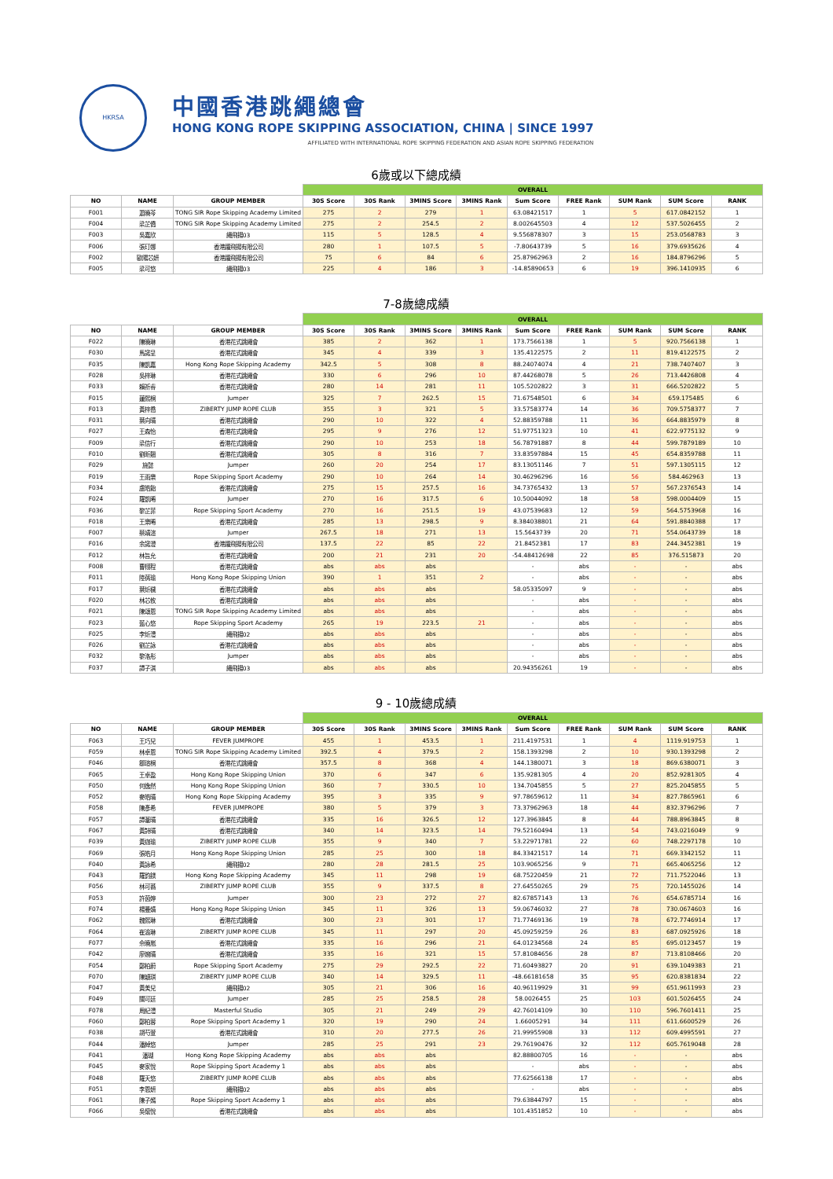HKRSA
中國香港跳繩總會
HONG KONG ROPE SKIPPING ASSOCIATION, CHINA | SINCE 1997
AFFILIATED WITH INTERNATIONAL ROPE SKIPPING FEDERATION AND ASIAN ROPE SKIPPING FEDERATION
6歲或以下總成績
| | | | OVERALL | | | | | | | | |
| --- | --- | --- | --- | --- | --- | --- | --- | --- | --- | --- | --- |
| NO | NAME | GROUP MEMBER | 30S Score | 30S Rank | 3MINS Score | 3MINS Rank | Sum Score | FREE Rank | SUM Rank | SUM Score | RANK |
| F001 | 蕭曉芩 | TONG SIR Rope Skipping Academy Limited | 275 | 2 | 279 | 1 | 63.08421517 | 1 | 5 | 617.0842152 | 1 |
| F004 | 梁芷僑 | TONG SIR Rope Skipping Academy Limited | 275 | 2 | 254.5 | 2 | 8.002645503 | 4 | 12 | 537.5026455 | 2 |
| F003 | 吳嘉欣 | 繩飛揚03 | 115 | 5 | 128.5 | 4 | 9.556878307 | 3 | 15 | 253.0568783 | 3 |
| F006 | 張玎娜 | 香港躍飛揚有限公司 | 280 | 1 | 107.5 | 5 | -7.80643739 | 5 | 16 | 379.6935626 | 4 |
| F002 | 歐陽芯妍 | 香港躍飛揚有限公司 | 75 | 6 | 84 | 6 | 25.87962963 | 2 | 16 | 184.8796296 | 5 |
| F005 | 梁可悠 | 繩飛揚03 | 225 | 4 | 186 | 3 | -14.85890653 | 6 | 19 | 396.1410935 | 6 |
7-8歲總成績
| | | | OVERALL | | | | | | | | |
| --- | --- | --- | --- | --- | --- | --- | --- | --- | --- | --- | --- |
| NO | NAME | GROUP MEMBER | 30S Score | 30S Rank | 3MINS Score | 3MINS Rank | Sum Score | FREE Rank | SUM Rank | SUM Score | RANK |
| F022 | 陳曉琳 | 香港花式跳繩會 | 385 | 2 | 362 | 1 | 173.7566138 | 1 | 5 | 920.7566138 | 1 |
| F030 | 馬諾呈 | 香港花式跳繩會 | 345 | 4 | 339 | 3 | 135.4122575 | 2 | 11 | 819.4122575 | 2 |
| F035 | 陳凱嘉 | Hong Kong Rope Skipping Academy | 342.5 | 5 | 308 | 8 | 88.24074074 | 4 | 21 | 738.7407407 | 3 |
| F028 | 吳梓琳 | 香港花式跳繩會 | 330 | 6 | 296 | 10 | 87.44268078 | 5 | 26 | 713.4426808 | 4 |
| F033 | 賴祈睿 | 香港花式跳繩會 | 280 | 14 | 281 | 11 | 105.5202822 | 3 | 31 | 666.5202822 | 5 |
| F015 | 蓮熙桐 | Jumper | 325 | 7 | 262.5 | 15 | 71.67548501 | 6 | 34 | 659.175485 | 6 |
| F013 | 黃梓喬 | ZIBERTY JUMP ROPE CLUB | 355 | 3 | 321 | 5 | 33.57583774 | 14 | 36 | 709.5758377 | 7 |
| F031 | 葉向晴 | 香港花式跳繩會 | 290 | 10 | 322 | 4 | 52.88359788 | 11 | 36 | 664.8835979 | 8 |
| F027 | 王森怡 | 香港花式跳繩會 | 295 | 9 | 276 | 12 | 51.97751323 | 10 | 41 | 622.9775132 | 9 |
| F009 | 梁信行 | 香港花式跳繩會 | 290 | 10 | 253 | 18 | 56.78791887 | 8 | 44 | 599.7879189 | 10 |
| F010 | 劉昕翹 | 香港花式跳繩會 | 305 | 8 | 316 | 7 | 33.83597884 | 15 | 45 | 654.8359788 | 11 |
| F029 | 施懿 | Jumper | 260 | 20 | 254 | 17 | 83.13051146 | 7 | 51 | 597.1305115 | 12 |
| F019 | 王雨樂 | Rope Skipping Sport Academy | 290 | 10 | 264 | 14 | 30.46296296 | 16 | 56 | 584.462963 | 13 |
| F034 | 盧皓飴 | 香港花式跳繩會 | 275 | 15 | 257.5 | 16 | 34.73765432 | 13 | 57 | 567.2376543 | 14 |
| F024 | 羅凱晞 | Jumper | 270 | 16 | 317.5 | 6 | 10.50044092 | 18 | 58 | 598.0004409 | 15 |
| F036 | 黎芷菲 | Rope Skipping Sport Academy | 270 | 16 | 251.5 | 19 | 43.07539683 | 12 | 59 | 564.5753968 | 16 |
| F018 | 王樂晞 | 香港花式跳繩會 | 285 | 13 | 298.5 | 9 | 8.384038801 | 21 | 64 | 591.8840388 | 17 |
| F007 | 蔡靖渲 | Jumper | 267.5 | 18 | 271 | 13 | 15.5643739 | 20 | 71 | 554.0643739 | 18 |
| F016 | 余諾澄 | 香港躍飛揚有限公司 | 137.5 | 22 | 85 | 22 | 21.8452381 | 17 | 83 | 244.3452381 | 19 |
| F012 | 林旨允 | 香港花式跳繩會 | 200 | 21 | 231 | 20 | -54.48412698 | 22 | 85 | 376.515873 | 20 |
| F008 | 曹栩程 | 香港花式跳繩會 | abs | abs | abs | | - | abs | - | - | abs |
| F011 | 陸蒨瑜 | Hong Kong Rope Skipping Union | 390 | 1 | 351 | 2 | - | abs | - | - | abs |
| F017 | 葉炘穢 | 香港花式跳繩會 | abs | abs | abs | | 58.05335097 | 9 | - | - | abs |
| F020 | 林芯攸 | 香港花式跳繩會 | abs | abs | abs | | - | abs | - | - | abs |
| F021 | 陳頌恩 | TONG SIR Rope Skipping Academy Limited | abs | abs | abs | | - | abs | - | - | abs |
| F023 | 藍心悠 | Rope Skipping Sport Academy | 265 | 19 | 223.5 | 21 | - | abs | - | - | abs |
| F025 | 李炘澧 | 繩飛揚02 | abs | abs | abs | | - | abs | - | - | abs |
| F026 | 劉芷詠 | 香港花式跳繩會 | abs | abs | abs | | - | abs | - | - | abs |
| F032 | 黎洛彤 | Jumper | abs | abs | abs | | - | abs | - | - | abs |
| F037 | 譚子淇 | 繩飛揚03 | abs | abs | abs | | 20.94356261 | 19 | - | - | abs |
9 - 10歲總成績
| | | | OVERALL | | | | | | | | |
| --- | --- | --- | --- | --- | --- | --- | --- | --- | --- | --- | --- |
| NO | NAME | GROUP MEMBER | 30S Score | 30S Rank | 3MINS Score | 3MINS Rank | Sum Score | FREE Rank | SUM Rank | SUM Score | RANK |
| F063 | 王巧兒 | FEVER JUMPROPE | 455 | 1 | 453.5 | 1 | 211.4197531 | 1 | 4 | 1119.919753 | 1 |
| F059 | 林卓恩 | TONG SIR Rope Skipping Academy Limited | 392.5 | 4 | 379.5 | 2 | 158.1393298 | 2 | 10 | 930.1393298 | 2 |
| F046 | 鄒瑄桐 | 香港花式跳繩會 | 357.5 | 8 | 368 | 4 | 144.1380071 | 3 | 18 | 869.6380071 | 3 |
| F065 | 王卓盈 | Hong Kong Rope Skipping Union | 370 | 6 | 347 | 6 | 135.9281305 | 4 | 20 | 852.9281305 | 4 |
| F050 | 何逸然 | Hong Kong Rope Skipping Union | 360 | 7 | 330.5 | 10 | 134.7045855 | 5 | 27 | 825.2045855 | 5 |
| F052 | 麥皓晴 | Hong Kong Rope Skipping Academy | 395 | 3 | 335 | 9 | 97.78659612 | 11 | 34 | 827.7865961 | 6 |
| F058 | 陳彥希 | FEVER JUMPROPE | 380 | 5 | 379 | 3 | 73.37962963 | 18 | 44 | 832.3796296 | 7 |
| F057 | 譚葦晴 | 香港花式跳繩會 | 335 | 16 | 326.5 | 12 | 127.3963845 | 8 | 44 | 788.8963845 | 8 |
| F067 | 黃詩晴 | 香港花式跳繩會 | 340 | 14 | 323.5 | 14 | 79.52160494 | 13 | 54 | 743.0216049 | 9 |
| F039 | 黃迦瑜 | ZIBERTY JUMP ROPE CLUB | 355 | 9 | 340 | 7 | 53.22971781 | 22 | 60 | 748.2297178 | 10 |
| F069 | 張皓月 | Hong Kong Rope Skipping Union | 285 | 25 | 300 | 18 | 84.33421517 | 14 | 71 | 669.3342152 | 11 |
| F040 | 黃詠希 | 繩飛揚02 | 280 | 28 | 281.5 | 25 | 103.9065256 | 9 | 71 | 665.4065256 | 12 |
| F043 | 羅鈞鎂 | Hong Kong Rope Skipping Academy | 345 | 11 | 298 | 19 | 68.75220459 | 21 | 72 | 711.7522046 | 13 |
| F056 | 林可蕎 | ZIBERTY JUMP ROPE CLUB | 355 | 9 | 337.5 | 8 | 27.64550265 | 29 | 75 | 720.1455026 | 14 |
| F053 | 許茵婷 | Jumper | 300 | 23 | 272 | 27 | 82.67857143 | 13 | 76 | 654.6785714 | 16 |
| F074 | 楊曼婧 | Hong Kong Rope Skipping Union | 345 | 11 | 326 | 13 | 59.06746032 | 27 | 78 | 730.0674603 | 16 |
| F062 | 魏熙琳 | 香港花式跳繩會 | 300 | 23 | 301 | 17 | 71.77469136 | 19 | 78 | 672.7746914 | 17 |
| F064 | 崔渝琳 | ZIBERTY JUMP ROPE CLUB | 345 | 11 | 297 | 20 | 45.09259259 | 26 | 83 | 687.0925926 | 18 |
| F077 | 佘曉嵐 | 香港花式跳繩會 | 335 | 16 | 296 | 21 | 64.01234568 | 24 | 85 | 695.0123457 | 19 |
| F042 | 廖婉晴 | 香港花式跳繩會 | 335 | 16 | 321 | 15 | 57.81084656 | 28 | 87 | 713.8108466 | 20 |
| F054 | 鄭柏蔚 | Rope Skipping Sport Academy | 275 | 29 | 292.5 | 22 | 71.60493827 | 20 | 91 | 639.1049383 | 21 |
| F070 | 陳穎琪 | ZIBERTY JUMP ROPE CLUB | 340 | 14 | 329.5 | 11 | -48.66181658 | 35 | 95 | 620.8381834 | 22 |
| F047 | 黃美兒 | 繩飛揚02 | 305 | 21 | 306 | 16 | 40.96119929 | 31 | 99 | 651.9611993 | 23 |
| F049 | 關可廷 | Jumper | 285 | 25 | 258.5 | 28 | 58.0026455 | 25 | 103 | 601.5026455 | 24 |
| F078 | 周紀澧 | Masterful Studio | 305 | 21 | 249 | 29 | 42.76014109 | 30 | 110 | 596.7601411 | 25 |
| F060 | 鄭柏蓉 | Rope Skipping Sport Academy 1 | 320 | 19 | 290 | 24 | 1.66005291 | 34 | 111 | 611.6600529 | 26 |
| F038 | 胡芍萱 | 香港花式跳繩會 | 310 | 20 | 277.5 | 26 | 21.99955908 | 33 | 112 | 609.4995591 | 27 |
| F044 | 潘綽悠 | Jumper | 285 | 25 | 291 | 23 | 29.76190476 | 32 | 112 | 605.7619048 | 28 |
| F041 | 潘瑚 | Hong Kong Rope Skipping Academy | abs | abs | abs | | 82.88800705 | 16 | - | - | abs |
| F045 | 麥家悅 | Rope Skipping Sport Academy 1 | abs | abs | abs | | - | abs | - | - | abs |
| F048 | 羅天悠 | ZIBERTY JUMP ROPE CLUB | abs | abs | abs | | 77.62566138 | 17 | - | - | abs |
| F051 | 李恩妍 | 繩飛揚02 | abs | abs | abs | | - | abs | - | - | abs |
| F061 | 陳子嫣 | Rope Skipping Sport Academy 1 | abs | abs | abs | | 79.63844797 | 15 | - | - | abs |
| F066 | 吳懷悅 | 香港花式跳繩會 | abs | abs | abs | | 101.4351852 | 10 | - | - | abs |